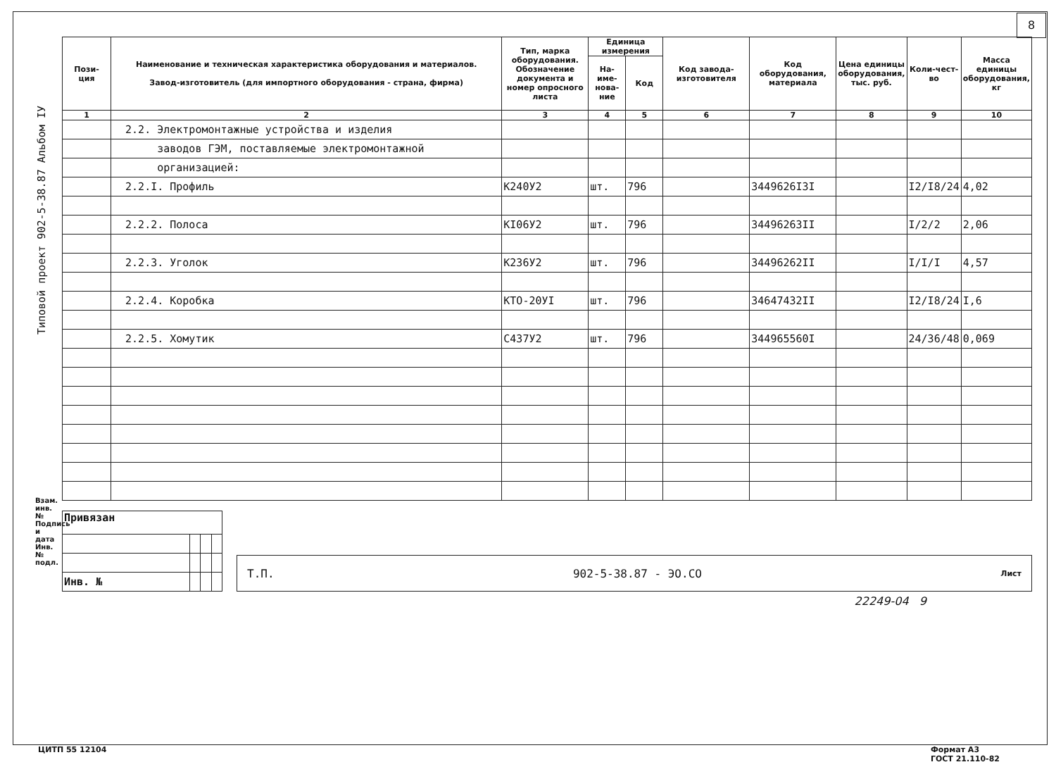8
Типовой проект 902-5-38.87 Альбом IУ
| Пози- ция | Наименование и техническая характеристика оборудования и материалов. Завод-изготовитель (для импортного оборудования - страна, фирма) | Тип, марка оборудования. Обозначение документа и номер опросного листа | Единица измерения | | Код завода-изготовителя | Код оборудования, материала | Цена единицы оборудования, тыс. руб. | Коли-чест-во | Масса единицы оборудования, кг |
| --- | --- | --- | --- | --- | --- | --- | --- | --- | --- |
| | | | На-име-нова-ние | Код | | | | | |
| 1 | 2 | 3 | 4 | 5 | 6 | 7 | 8 | 9 | 10 |
| | 2.2. Электромонтажные устройства и изделия | | | | | | | | |
| | заводов ГЭМ, поставляемые электромонтажной | | | | | | | | |
| | организацией: | | | | | | | | |
| | 2.2.I. Профиль | К240У2 | шт. | 796 | | 3449626I3I | | I2/I8/24 | 4,02 |
| | 2.2.2. Полоса | КI06У2 | шт. | 796 | | 34496263II | | I/2/2 | 2,06 |
| | 2.2.3. Уголок | К236У2 | шт. | 796 | | 34496262II | | I/I/I | 4,57 |
| | 2.2.4. Коробка | КТО-20УI | шт. | 796 | | 34647432II | | I2/I8/24 | I,6 |
| | 2.2.5. Хомутик | С437У2 | шт. | 796 | | 344965560I | | 24/36/48 | 0,069 |
| Привязан | | | |
| Инв. № | | | |
Т.П. 902-5-38.87 - ЭО.СО Лист
22249-04 9
Взам. инв. № Подпись и дата Инв. № подл.
ЦИТП 55 12104 Формат А3
ГОСТ 21.110-82